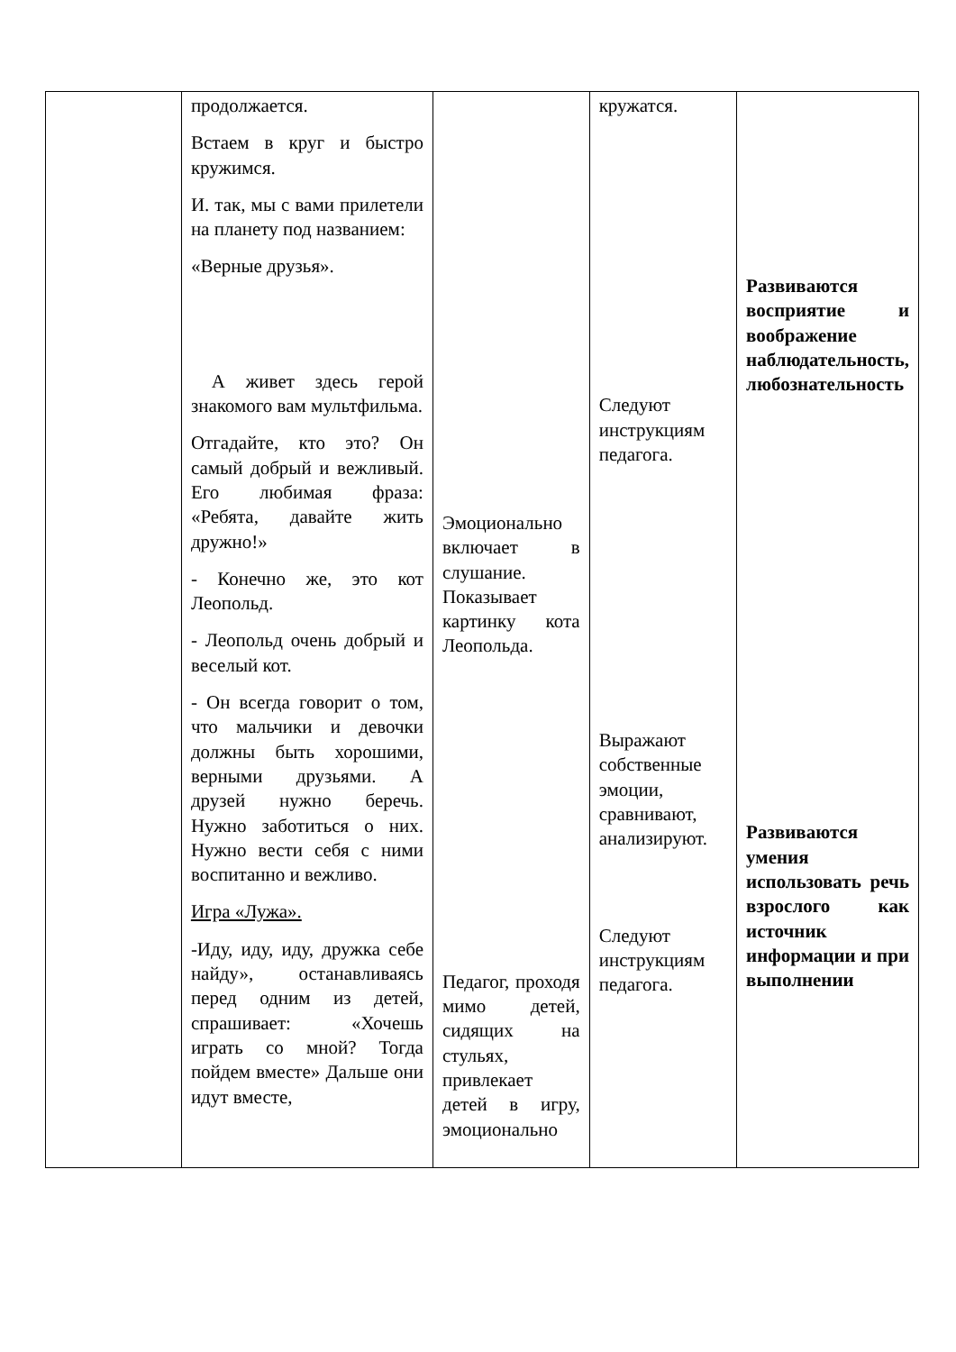| | продолжается. Встаем в круг и быстро кружимся. И. так, мы с вами прилетели на планету под названием: «Верные друзья». А живет здесь герой знакомого вам мультфильма. Отгадайте, кто это? Он самый добрый и вежливый. Его любимая фраза: «Ребята, давайте жить дружно!» - Конечно же, это кот Леопольд. - Леопольд очень добрый и веселый кот. - Он всегда говорит о том, что мальчики и девочки должны быть хорошими, верными друзьями. А друзей нужно беречь. Нужно заботиться о них. Нужно вести себя с ними воспитанно и вежливо. Игра «Лужа». -Иду, иду, иду, дружка себе найду», останавливаясь перед одним из детей, спрашивает: «Хочешь играть со мной? Тогда пойдем вместе» Дальше они идут вместе, | Эмоционально включает в слушание. Показывает картинку кота Леопольда. Педагог, проходя мимо детей, сидящих на стульях, привлекает детей в игру, эмоционально | кружатся. Следуют инструкциям педагога. Выражают собственные эмоции, сравнивают, анализируют. Следуют инструкциям педагога. | Развиваются восприятие и воображение наблюдательность, любознательность Развиваются умения использовать речь взрослого как источник информации и при выполнении |